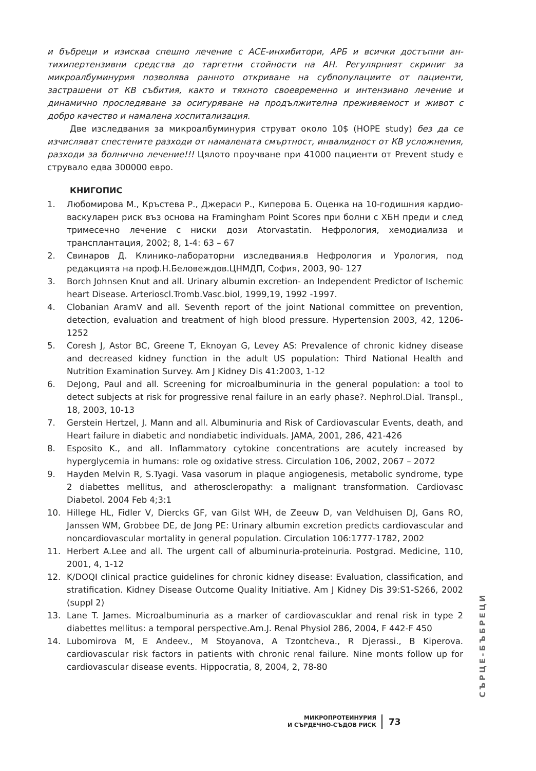и бъбреци и изисква спешно лечение с АСЕ-инхибитори, АРБ и всички достъпни ан­тихипертензивни средства до таргетни стойности на АН. Регулярният скриниг за микроалбуминурия позволява ранното откриване на субпопулациите от паци­енти, застрашени от КВ събития, както и тяхното своевременно и интензивно лечение и динамично проследяване за осигуряване на продължителна преживяе­мост и живот с добро качество и намалена хоспитализация.
Две изследвания за микроалбуминурия струват около 10$ (HOPE study) без да се изчисляват спестените разходи от намалената смъртност, инвалидност от КВ усложнения, разходи за болнично лечение!!! Цялото проучване при 41000 пациенти от Prevent study е струвало едва 300000 евро.
КНИГОПИС
1. Любомирова М., Кръстева Р., Джераси Р., Киперова Б. Оценка на 10-годишния кардио-васкуларен риск въз основа на Framingham Point Scores при болни с ХБН преди и след тримесечно лечение с ниски дози Atorvastatin. Нефрология, хемо­диализа и трансплантация, 2002; 8, 1-4: 63 – 67
2. Свинаров Д. Клинико-лабораторни изследвания.в Нефрология и Урология, под редакцията на проф.Н.Беловеждов.ЦНМДП, София, 2003, 90- 127
3. Borch Johnsen Knut and all. Urinary albumin excretion- an Independent Predictor of Ischemic heart Disease. Arterioscl.Tromb.Vasc.biol, 1999,19, 1992 -1997.
4. Clobanian AramV and all. Seventh report of the joint National committee on prevention, detection, evaluation and treatment of high blood pressure. Hypertension 2003, 42, 1206-1252
5. Coresh J, Astor BC, Greene T, Eknoyan G, Levey AS: Prevalence of chronic kidney disease and decreased kidney function in the adult US population: Third National Health and Nutrition Examination Survey. Am J Kidney Dis 41:2003, 1-12
6. DeJong, Paul and all. Screening for microalbuminuria in the general population: a tool to detect subjects at risk for progressive renal failure in an early phase?. Nephrol.Dial. Transpl., 18, 2003, 10-13
7. Gerstein Hertzel, J. Mann and all. Albuminuria and Risk of Cardiovascular Events, death, and Heart failure in diabetic and nondiabetic individuals. JAMA, 2001, 286, 421-426
8. Esposito K., and all. Inflammatory cytokine concentrations are acutely increased by hyperglycemia in humans: role og oxidative stress. Circulation 106, 2002, 2067 – 2072
9. Hayden Melvin R, S.Tyagi. Vasa vasorum in plaque angiogenesis, metabolic syndrome, type 2 diabettes mellitus, and atheroscleropathy: a malignant transformation. Cardiovasc Diabetol. 2004 Feb 4;3:1
10. Hillege HL, Fidler V, Diercks GF, van Gilst WH, de Zeeuw D, van Veldhuisen DJ, Gans RO, Janssen WM, Grobbee DE, de Jong PE: Urinary albumin excretion predicts cardiovascular and noncardiovascular mortality in general population. Circulation 106:1777-1782, 2002
11. Herbert A.Lee and all. The urgent call of albuminuria-proteinuria. Postgrad. Medicine, 110, 2001, 4, 1-12
12. K/DOQI clinical practice guidelines for chronic kidney disease: Evaluation, classification, and stratification. Kidney Disease Outcome Quality Initiative. Am J Kidney Dis 39:S1-S266, 2002 (suppl 2)
13. Lane T. James. Microalbuminuria as a marker of cardiovascuklar and renal risk in type 2 diabettes mellitus: a temporal perspective.Am.J. Renal Physiol 286, 2004, F 442-F 450
14. Lubomirova M, E Andeev., M Stoyanova, A Tzontcheva., R Djerassi., B Kiperova. cardiovascular risk factors in patients with chronic renal failure. Nine monts follow up for cardiovascular disease events. Hippocratia, 8, 2004, 2, 78-80
СЪРЦЕ-БЪБРЕЦИ
МИКРОПРОТЕИНУРИЯ
И СЪРДЕЧНО-СЪДОВ РИСК
73